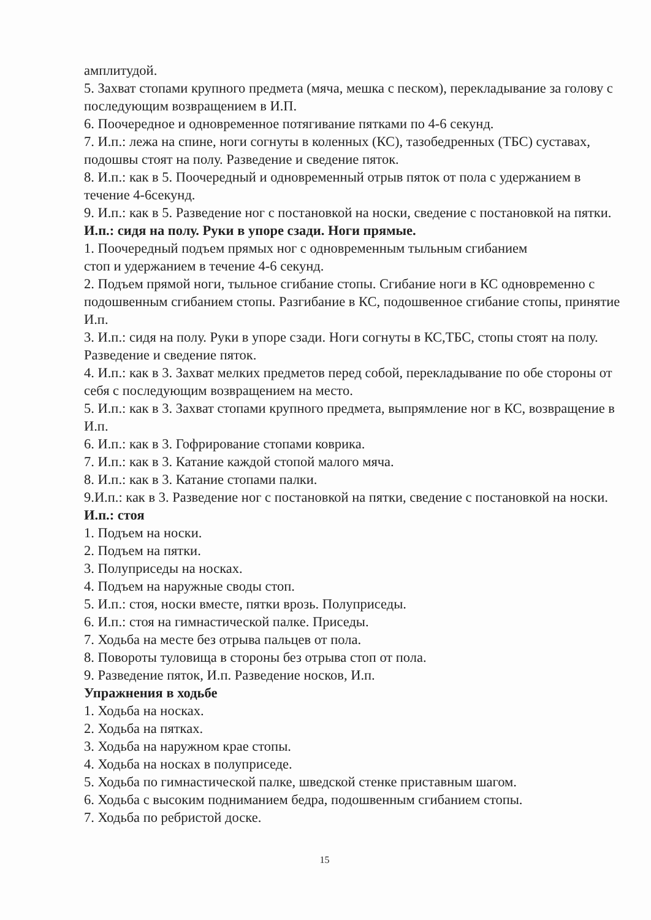амплитудой.
5. Захват стопами крупного предмета (мяча, мешка с песком), перекладывание за голову с последующим возвращением в И.П.
6. Поочередное и одновременное потягивание пятками по 4-6 секунд.
7. И.п.: лежа на спине, ноги согнуты в коленных (КС), тазобедренных (ТБС) суставах, подошвы стоят на полу. Разведение и сведение пяток.
8. И.п.: как в 5. Поочередный и одновременный отрыв пяток от пола с удержанием в течение 4-6секунд.
9. И.п.: как в 5. Разведение ног с постановкой на носки, сведение с постановкой на пятки.
И.п.: сидя на полу. Руки в упоре сзади. Ноги прямые.
1. Поочередный подъем прямых ног с одновременным тыльным сгибанием
стоп и удержанием в течение 4-6 секунд.
2. Подъем прямой ноги, тыльное сгибание стопы. Сгибание ноги в КС одновременно с подошвенным сгибанием стопы. Разгибание в КС, подошвенное сгибание стопы, принятие И.п.
3. И.п.: сидя на полу. Руки в упоре сзади. Ноги согнуты в КС,ТБС, стопы стоят на полу. Разведение и сведение пяток.
4. И.п.: как в 3. Захват мелких предметов перед собой, перекладывание по обе стороны от себя с последующим возвращением на место.
5. И.п.: как в 3. Захват стопами крупного предмета, выпрямление ног в КС, возвращение в И.п.
6. И.п.: как в 3. Гофрирование стопами коврика.
7. И.п.: как в 3. Катание каждой стопой малого мяча.
8. И.п.: как в 3. Катание стопами палки.
9.И.п.: как в 3. Разведение ног с постановкой на пятки, сведение с постановкой на носки.
И.п.: стоя
1. Подъем на носки.
2. Подъем на пятки.
3. Полуприседы на носках.
4. Подъем на наружные своды стоп.
5. И.п.: стоя, носки вместе, пятки врозь. Полуприседы.
6. И.п.: стоя на гимнастической палке. Приседы.
7. Ходьба на месте без отрыва пальцев от пола.
8. Повороты туловища в стороны без отрыва стоп от пола.
9. Разведение пяток, И.п. Разведение носков, И.п.
Упражнения в ходьбе
1. Ходьба на носках.
2. Ходьба на пятках.
3. Ходьба на наружном крае стопы.
4. Ходьба на носках в полуприседе.
5. Ходьба по гимнастической палке, шведской стенке приставным шагом.
6. Ходьба с высоким подниманием бедра, подошвенным сгибанием стопы.
7. Ходьба по ребристой доске.
15